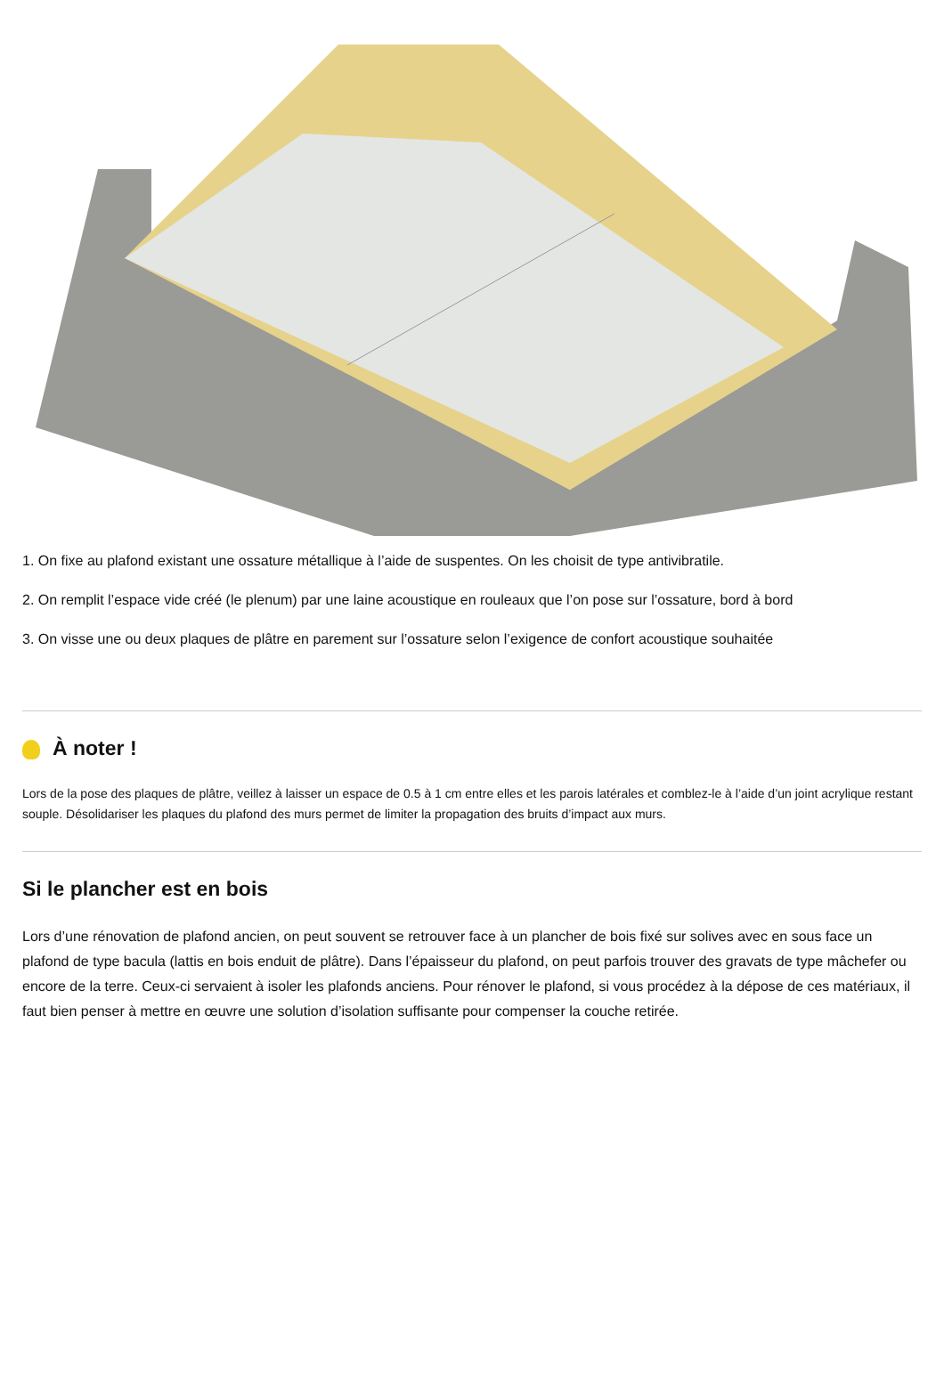1. On fixe au plafond existant une ossature métallique à l’aide de suspentes. On les choisit de type antivibratile.
2. On remplit l’espace vide créé (le plenum) par une laine acoustique en rouleaux que l’on pose sur l’ossature, bord à bord
3. On visse une ou deux plaques de plâtre en parement sur l’ossature selon l’exigence de confort acoustique souhaitée
À noter !
Lors de la pose des plaques de plâtre, veillez à laisser un espace de 0.5 à 1 cm entre elles et les parois latérales et comblez-le à l’aide d’un joint acrylique restant souple. Désolidariser les plaques du plafond des murs permet de limiter la propagation des bruits d’impact aux murs.
Si le plancher est en bois
Lors d’une rénovation de plafond ancien, on peut souvent se retrouver face à un plancher de bois fixé sur solives avec en sous face un plafond de type bacula (lattis en bois enduit de plâtre). Dans l’épaisseur du plafond, on peut parfois trouver des gravats de type mâchefer ou encore de la terre. Ceux-ci servaient à isoler les plafonds anciens. Pour rénover le plafond, si vous procédez à la dépose de ces matériaux, il faut bien penser à mettre en œuvre une solution d’isolation suffisante pour compenser la couche retirée.